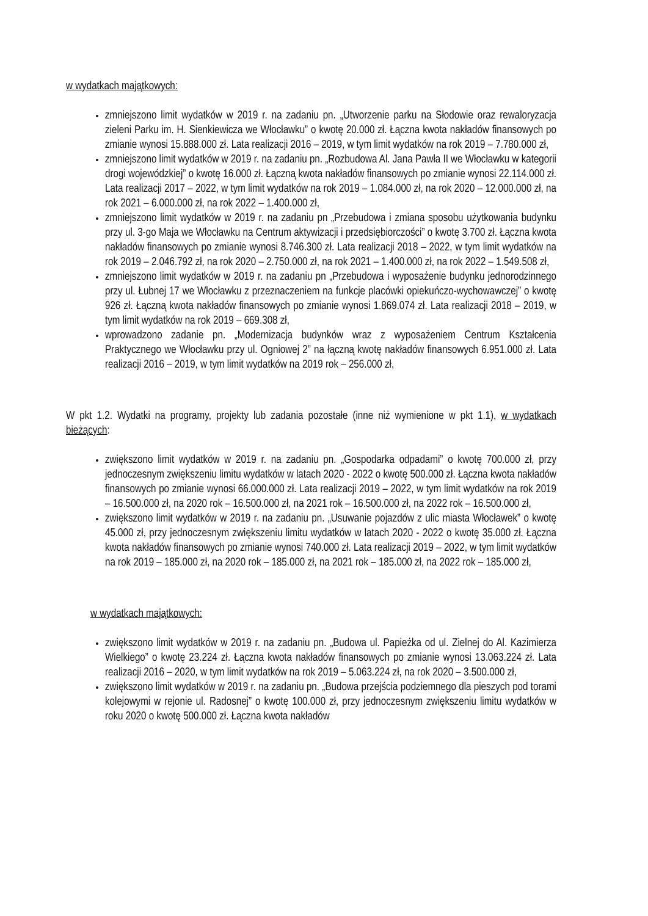w wydatkach majątkowych:
zmniejszono limit wydatków w 2019 r. na zadaniu pn. „Utworzenie parku na Słodowie oraz rewaloryzacja zieleni Parku im. H. Sienkiewicza we Włocławku” o kwotę 20.000 zł. Łączna kwota nakładów finansowych po zmianie wynosi 15.888.000 zł. Lata realizacji 2016 – 2019, w tym limit wydatków na rok 2019 – 7.780.000 zł,
zmniejszono limit wydatków w 2019 r. na zadaniu pn. „Rozbudowa Al. Jana Pawła II we Włocławku w kategorii drogi wojewódzkiej” o kwotę 16.000 zł. Łączną kwota nakładów finansowych po zmianie wynosi 22.114.000 zł. Lata realizacji 2017 – 2022, w tym limit wydatków na rok 2019 – 1.084.000 zł, na rok 2020 – 12.000.000 zł, na rok 2021 – 6.000.000 zł, na rok 2022 – 1.400.000 zł,
zmniejszono limit wydatków w 2019 r. na zadaniu pn „Przebudowa i zmiana sposobu użytkowania budynku przy ul. 3-go Maja we Włocławku na Centrum aktywizacji i przedsiębiorczości” o kwotę 3.700 zł. Łączna kwota nakładów finansowych po zmianie wynosi 8.746.300 zł. Lata realizacji 2018 – 2022, w tym limit wydatków na rok 2019 – 2.046.792 zł, na rok 2020 – 2.750.000 zł, na rok 2021 – 1.400.000 zł, na rok 2022 – 1.549.508 zł,
zmniejszono limit wydatków w 2019 r. na zadaniu pn „Przebudowa i wyposażenie budynku jednorodzinnego przy ul. Łubnej 17 we Włocławku z przeznaczeniem na funkcje placówki opiekuńczo-wychowawczej” o kwotę 926 zł. Łączną kwota nakładów finansowych po zmianie wynosi 1.869.074 zł. Lata realizacji 2018 – 2019, w tym limit wydatków na rok 2019 – 669.308 zł,
wprowadzono zadanie pn. „Modernizacja budynków wraz z wyposażeniem Centrum Kształcenia Praktycznego we Włocławku przy ul. Ogniowej 2” na łączną kwotę nakładów finansowych 6.951.000 zł. Lata realizacji 2016 – 2019, w tym limit wydatków na 2019 rok – 256.000 zł,
W pkt 1.2. Wydatki na programy, projekty lub zadania pozostałe (inne niż wymienione w pkt 1.1), w wydatkach bieżących:
zwiększono limit wydatków w 2019 r. na zadaniu pn. „Gospodarka odpadami” o kwotę 700.000 zł, przy jednoczesnym zwiększeniu limitu wydatków w latach 2020 - 2022 o kwotę 500.000 zł. Łączna kwota nakładów finansowych po zmianie wynosi 66.000.000 zł. Lata realizacji 2019 – 2022, w tym limit wydatków na rok 2019 – 16.500.000 zł, na 2020 rok – 16.500.000 zł, na 2021 rok – 16.500.000 zł, na 2022 rok – 16.500.000 zł,
zwiększono limit wydatków w 2019 r. na zadaniu pn. „Usuwanie pojazdów z ulic miasta Włocławek” o kwotę 45.000 zł, przy jednoczesnym zwiększeniu limitu wydatków w latach 2020 - 2022 o kwotę 35.000 zł. Łączna kwota nakładów finansowych po zmianie wynosi 740.000 zł. Lata realizacji 2019 – 2022, w tym limit wydatków na rok 2019 – 185.000 zł, na 2020 rok – 185.000 zł, na 2021 rok – 185.000 zł, na 2022 rok – 185.000 zł,
w wydatkach majątkowych:
zwiększono limit wydatków w 2019 r. na zadaniu pn. „Budowa ul. Papieżka od ul. Zielnej do Al. Kazimierza Wielkiego” o kwotę 23.224 zł. Łączna kwota nakładów finansowych po zmianie wynosi 13.063.224 zł. Lata realizacji 2016 – 2020, w tym limit wydatków na rok 2019 – 5.063.224 zł, na rok 2020 – 3.500.000 zł,
zwiększono limit wydatków w 2019 r. na zadaniu pn. „Budowa przejścia podziemnego dla pieszych pod torami kolejowymi w rejonie ul. Radosnej” o kwotę 100.000 zł, przy jednoczesnym zwiększeniu limitu wydatków w roku 2020 o kwotę 500.000 zł. Łączna kwota nakładów